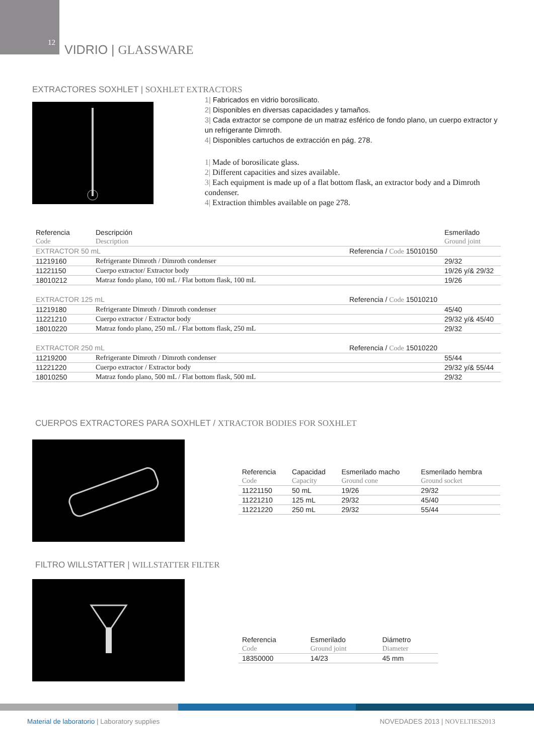12 VIDRIO | GLASSWARE
EXTRACTORES SOXHLET | SOXHLET EXTRACTORS
1| Fabricados en vidrio borosilicato.
2| Disponibles en diversas capacidades y tamaños.
3| Cada extractor se compone de un matraz esférico de fondo plano, un cuerpo extractor y un refrigerante Dimroth.
4| Disponibles cartuchos de extracción en pág. 278.
1| Made of borosilicate glass.
2| Different capacities and sizes available.
3| Each equipment is made up of a flat bottom flask, an extractor body and a Dimroth condenser.
4| Extraction thimbles available on page 278.
| Referencia | Descripción | Esmerilado |
| --- | --- | --- |
| Code | Description | Ground joint |
| EXTRACTOR 50 mL Referencia / Code 15010150 | | |
| 11219160 | Refrigerante Dimroth / Dimroth condenser | 29/32 |
| 11221150 | Cuerpo extractor/ Extractor body | 19/26 y/& 29/32 |
| 18010212 | Matraz fondo plano, 100 mL / Flat bottom flask, 100 mL | 19/26 |
| EXTRACTOR 125 mL Referencia / Code 15010210 | | |
| 11219180 | Refrigerante Dimroth / Dimroth condenser | 45/40 |
| 11221210 | Cuerpo extractor / Extractor body | 29/32 y/& 45/40 |
| 18010220 | Matraz fondo plano, 250 mL / Flat bottom flask, 250 mL | 29/32 |
| EXTRACTOR 250 mL Referencia / Code 15010220 | | |
| 11219200 | Refrigerante Dimroth / Dimroth condenser | 55/44 |
| 11221220 | Cuerpo extractor / Extractor body | 29/32 y/& 55/44 |
| 18010250 | Matraz fondo plano, 500 mL / Flat bottom flask, 500 mL | 29/32 |
CUERPOS EXTRACTORES PARA SOXHLET / XTRACTOR BODIES FOR SOXHLET
| Referencia | Capacidad | Esmerilado macho | Esmerilado hembra |
| --- | --- | --- | --- |
| Code | Capacity | Ground cone | Ground socket |
| 11221150 | 50 mL | 19/26 | 29/32 |
| 11221210 | 125 mL | 29/32 | 45/40 |
| 11221220 | 250 mL | 29/32 | 55/44 |
FILTRO WILLSTATTER | WILLSTATTER FILTER
| Referencia | Esmerilado | Diámetro |
| --- | --- | --- |
| Code | Ground joint | Diameter |
| 18350000 | 14/23 | 45 mm |
Material de laboratorio | Laboratory supplies NOVEDADES 2013 | NOVELTIES2013